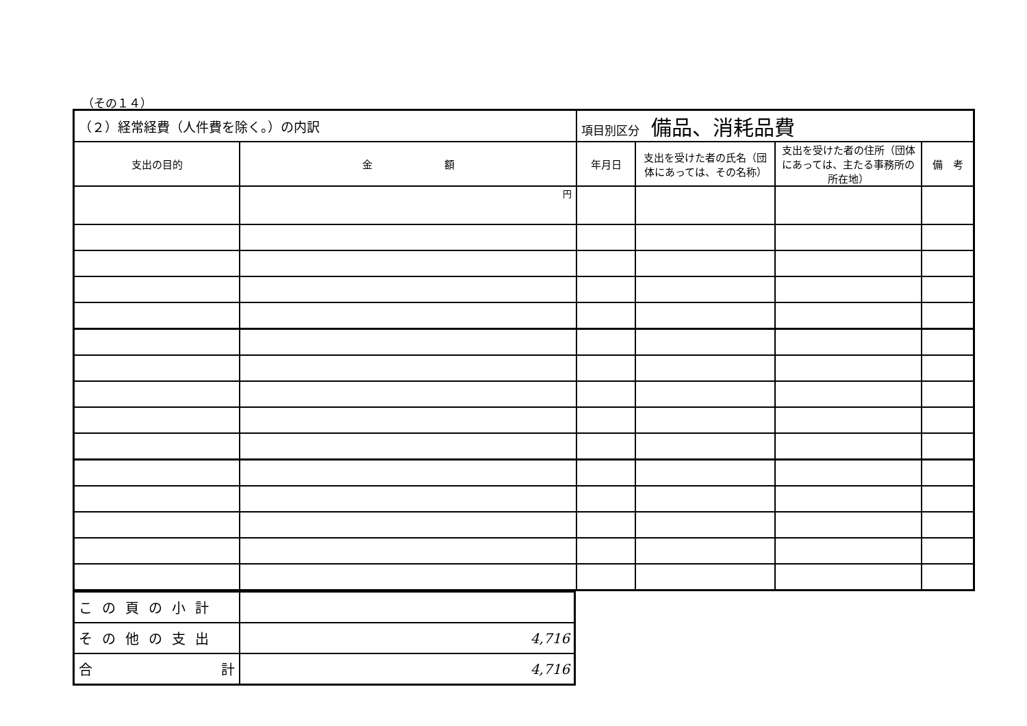（その１４）
| （２）経常経費（人件費を除く。）の内訳 | | 項目別区分 備品、消耗品費 | | | |
| 支出の目的 | 金 額 | 年月日 | 支出を受けた者の氏名（団体にあっては、その名称） | 支出を受けた者の住所（団体にあっては、主たる事務所の所在地） | 備 考 |
| | 円 | | | | |
| この頁の小計 | |
| その他の支出 | 4,716 |
| 合 計 | 4,716 |